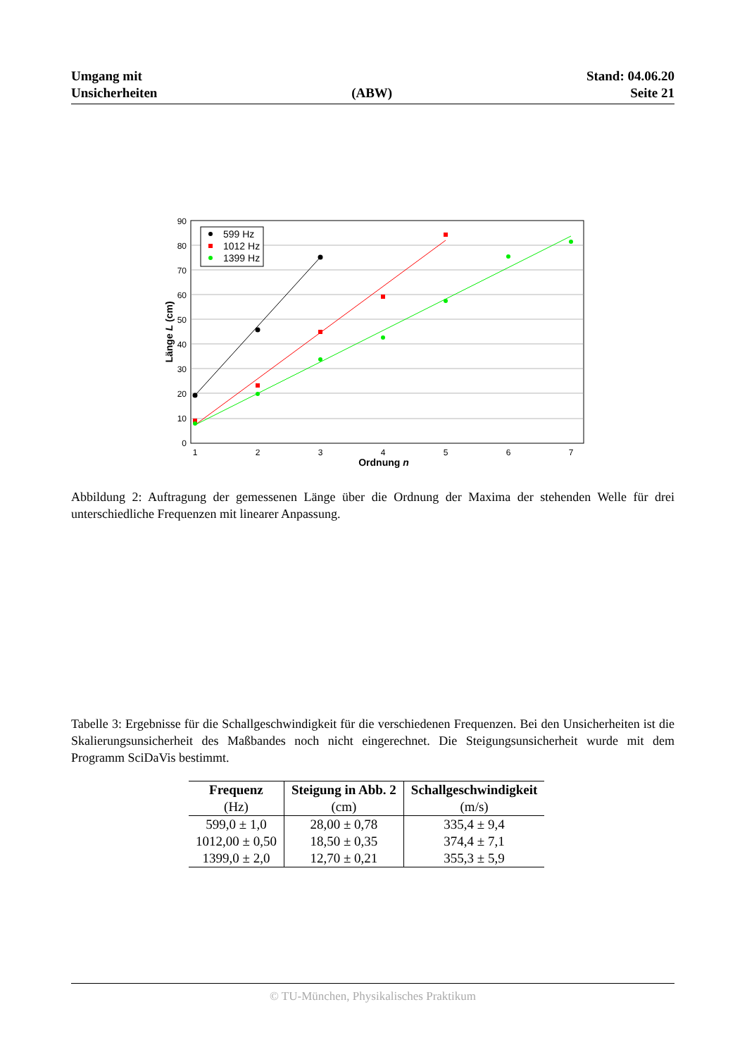Umgang mit
Unsicherheiten
(ABW)
Stand: 04.06.20
Seite 21
90
80
70
60
50
40
30
20
10
0
1
2
3
4
5
6
7
Ordnung n
Länge L (cm)
599 Hz
1012 Hz
1399 Hz
Abbildung 2: Auftragung der gemessenen Länge über die Ordnung der Maxima der stehenden Welle für drei unterschiedliche Frequenzen mit linearer Anpassung.
Tabelle 3: Ergebnisse für die Schallgeschwindigkeit für die verschiedenen Frequenzen. Bei den Unsicherheiten ist die Skalierungsunsicherheit des Maßbandes noch nicht eingerechnet. Die Steigungsunsicherheit wurde mit dem Programm SciDaVis bestimmt.
| Frequenz | Steigung in Abb. 2 | Schallgeschwindigkeit |
| --- | --- | --- |
| (Hz) | (cm) | (m/s) |
| 599,0 ± 1,0 | 28,00 ± 0,78 | 335,4 ± 9,4 |
| 1012,00 ± 0,50 | 18,50 ± 0,35 | 374,4 ± 7,1 |
| 1399,0 ± 2,0 | 12,70 ± 0,21 | 355,3 ± 5,9 |
© TU-München, Physikalisches Praktikum